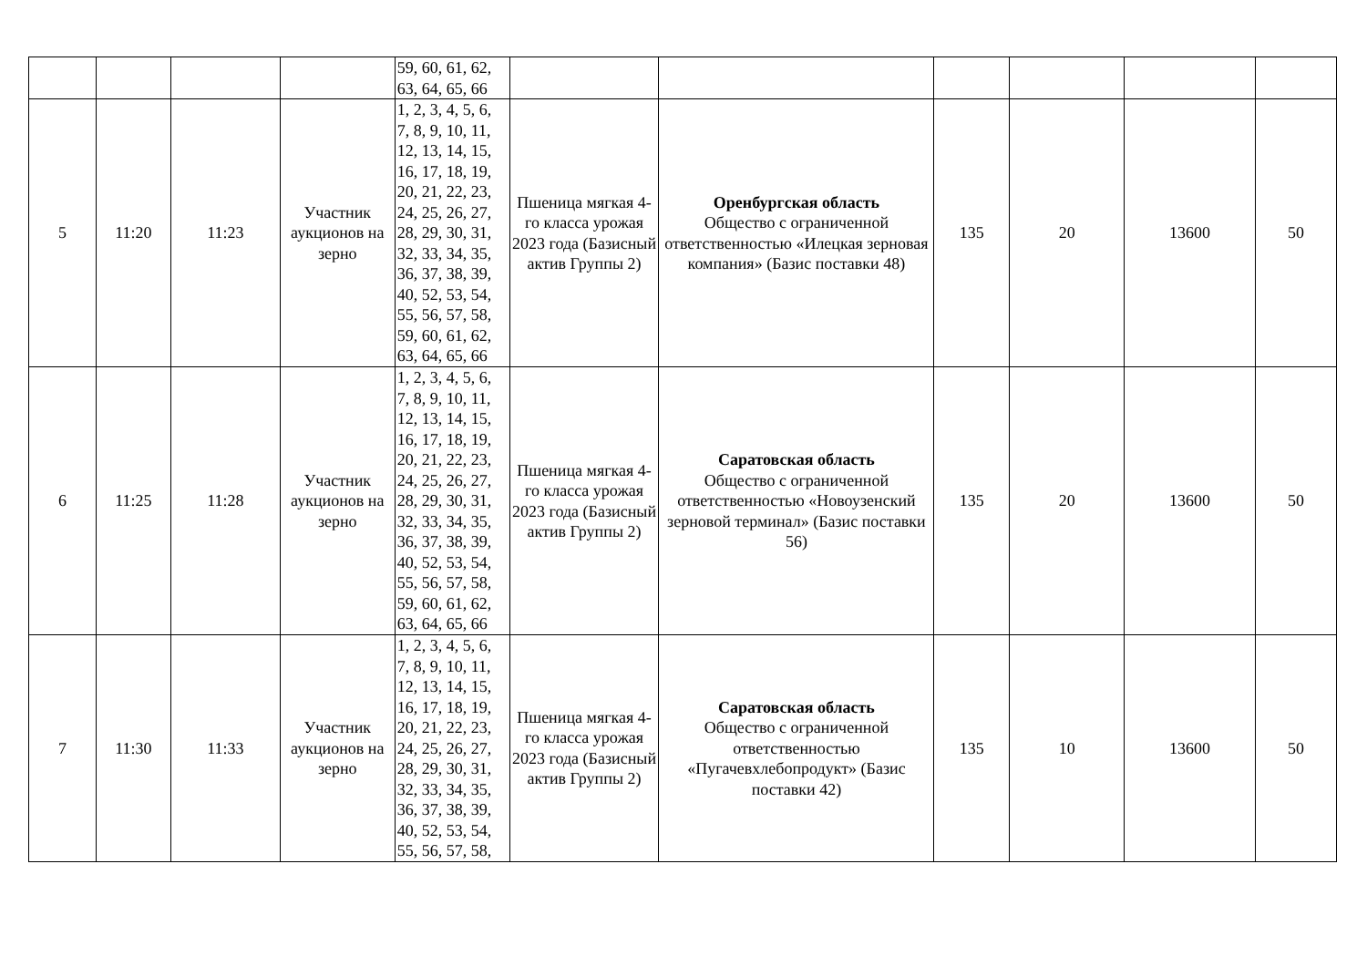| | | | | 59, 60, 61, 62, 63, 64, 65, 66 | | | | | | |
| 5 | 11:20 | 11:23 | Участник аукционов на зерно | 1, 2, 3, 4, 5, 6, 7, 8, 9, 10, 11, 12, 13, 14, 15, 16, 17, 18, 19, 20, 21, 22, 23, 24, 25, 26, 27, 28, 29, 30, 31, 32, 33, 34, 35, 36, 37, 38, 39, 40, 52, 53, 54, 55, 56, 57, 58, 59, 60, 61, 62, 63, 64, 65, 66 | Пшеница мягкая 4-го класса урожая 2023 года (Базисный актив Группы 2) | Оренбургская область Общество с ограниченной ответственностью «Илецкая зерновая компания» (Базис поставки 48) | 135 | 20 | 13600 | 50 |
| 6 | 11:25 | 11:28 | Участник аукционов на зерно | 1, 2, 3, 4, 5, 6, 7, 8, 9, 10, 11, 12, 13, 14, 15, 16, 17, 18, 19, 20, 21, 22, 23, 24, 25, 26, 27, 28, 29, 30, 31, 32, 33, 34, 35, 36, 37, 38, 39, 40, 52, 53, 54, 55, 56, 57, 58, 59, 60, 61, 62, 63, 64, 65, 66 | Пшеница мягкая 4-го класса урожая 2023 года (Базисный актив Группы 2) | Саратовская область Общество с ограниченной ответственностью «Новоузенский зерновой терминал» (Базис поставки 56) | 135 | 20 | 13600 | 50 |
| 7 | 11:30 | 11:33 | Участник аукционов на зерно | 1, 2, 3, 4, 5, 6, 7, 8, 9, 10, 11, 12, 13, 14, 15, 16, 17, 18, 19, 20, 21, 22, 23, 24, 25, 26, 27, 28, 29, 30, 31, 32, 33, 34, 35, 36, 37, 38, 39, 40, 52, 53, 54, 55, 56, 57, 58, | Пшеница мягкая 4-го класса урожая 2023 года (Базисный актив Группы 2) | Саратовская область Общество с ограниченной ответственностью «Пугачевхлебопродукт» (Базис поставки 42) | 135 | 10 | 13600 | 50 |